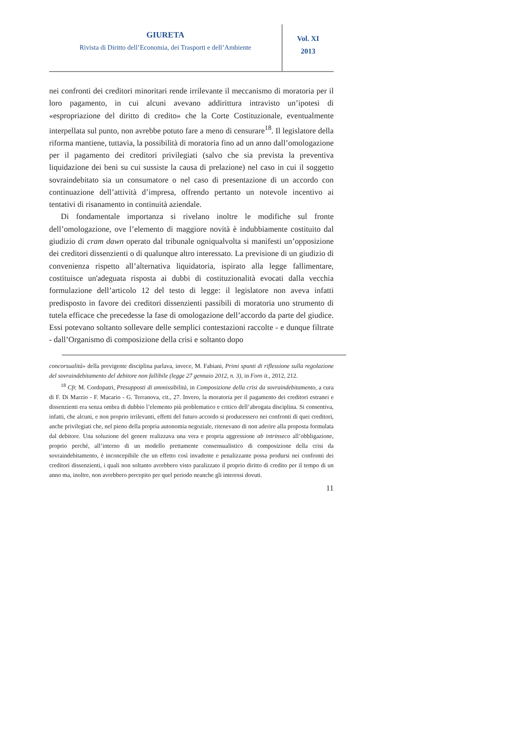GIURETA
Rivista di Diritto dell’Economia, dei Trasporti e dell’Ambiente
Vol. XI
2013
nei confronti dei creditori minoritari rende irrilevante il meccanismo di moratoria per il loro pagamento, in cui alcuni avevano addirittura intravisto un’ipotesi di «espropriazione del diritto di credito» che la Corte Costituzionale, eventualmente interpellata sul punto, non avrebbe potuto fare a meno di censurare<sup>18</sup>. Il legislatore della riforma mantiene, tuttavia, la possibilità di moratoria fino ad un anno dall’omologazione per il pagamento dei creditori privilegiati (salvo che sia prevista la preventiva liquidazione dei beni su cui sussiste la causa di prelazione) nel caso in cui il soggetto sovraindebitato sia un consumatore o nel caso di presentazione di un accordo con continuazione dell’attività d’impresa, offrendo pertanto un notevole incentivo ai tentativi di risanamento in continuità aziendale.
Di fondamentale importanza si rivelano inoltre le modifiche sul fronte dell’omologazione, ove l’elemento di maggiore novità è indubbiamente costituito dal giudizio di cram dawn operato dal tribunale ogniqualvolta si manifesti un’opposizione dei creditori dissenzienti o di qualunque altro interessato. La previsione di un giudizio di convenienza rispetto all’alternativa liquidatoria, ispirato alla legge fallimentare, costituisce un'adeguata risposta ai dubbi di costituzionalità evocati dalla vecchia formulazione dell’articolo 12 del testo di legge: il legislatore non aveva infatti predisposto in favore dei creditori dissenzienti passibili di moratoria uno strumento di tutela efficace che precedesse la fase di omologazione dell’accordo da parte del giudice. Essi potevano soltanto sollevare delle semplici contestazioni raccolte - e dunque filtrate - dall’Organismo di composizione della crisi e soltanto dopo
concorsualità» della previgente disciplina parlava, invece, M. Fabiani, Primi spunti di riflessione sulla regolazione del sovraindebitamento del debitore non fallibile (legge 27 gennaio 2012, n. 3), in Foro it., 2012, 212.
<sup>18</sup> Cfr. M. Cordopatri, Presupposti di ammissibilità, in Composizione della crisi da sovraindebitamento, a cura di F. Di Marzio - F. Macario - G. Terranova, cit., 27. Invero, la moratoria per il pagamento dei creditori estranei e dissenzienti era senza ombra di dubbio l’elemento più problematico e critico dell’abrogata disciplina. Si consentiva, infatti, che alcuni, e non proprio irrilevanti, effetti del futuro accordo si producessero nei confronti di quei creditori, anche privilegiati che, nel pieno della propria autonomia negoziale, ritenevano di non aderire alla proposta formulata dal debitore. Una soluzione del genere realizzava una vera e propria aggressione ab intrinseco all’obbligazione, proprio perché, all’interno di un modello prettamente consensualistico di composizione della crisi da sovraindebitamento, è inconcepibile che un effetto così invadente e penalizzante possa prodursi nei confronti dei creditori dissenzienti, i quali non soltanto avrebbero visto paralizzato il proprio diritto di credito per il tempo di un anno ma, inoltre, non avrebbero percepito per quel periodo neanche gli interessi dovuti.
11